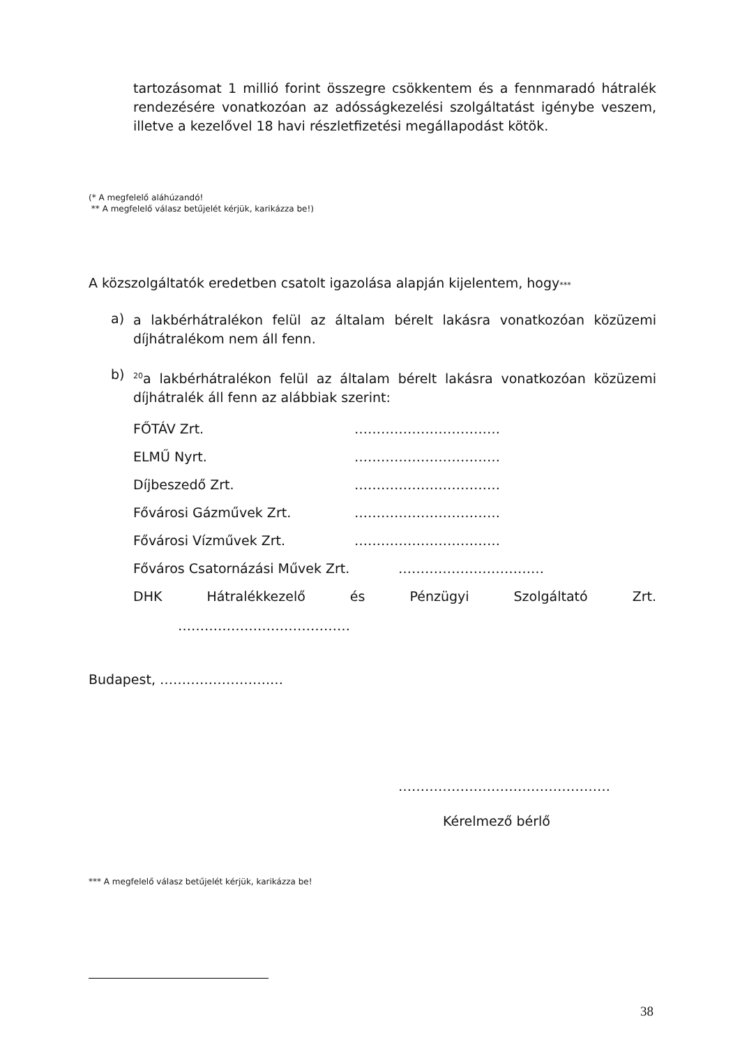tartozásomat 1 millió forint összegre csökkentem és a fennmaradó hátralék rendezésére vonatkozóan az adósságkezelési szolgáltatást igénybe veszem, illetve a kezelővel 18 havi részletfizetési megállapodást kötök.
(* A megfelelő aláhúzandó!
** A megfelelő válasz betűjelét kérjük, karikázza be!)
A közszolgáltatók eredetben csatolt igazolása alapján kijelentem, hogy***
a)
a lakbérhátralékon felül az általam bérelt lakásra vonatkozóan közüzemi díjhátralékom nem áll fenn.
b)
<sup>20</sup> a lakbérhátralékon felül az általam bérelt lakásra vonatkozóan közüzemi díjhátralék áll fenn az alábbiak szerint:
FŐTÁV Zrt. ……………………………
ELMŰ Nyrt. ……………………………
Díjbeszedő Zrt. ……………………………
Fővárosi Gázművek Zrt. ……………………………
Fővárosi Vízművek Zrt. ……………………………
Főváros Csatornázási Művek Zrt.
……………………………
DHK Hátralékkezelő és Pénzügyi Szolgáltató Zrt.
…………………………………
Budapest, …………………….…
…………………………………………
Kérelmező bérlő
*** A megfelelő válasz betűjelét kérjük, karikázza be!
38